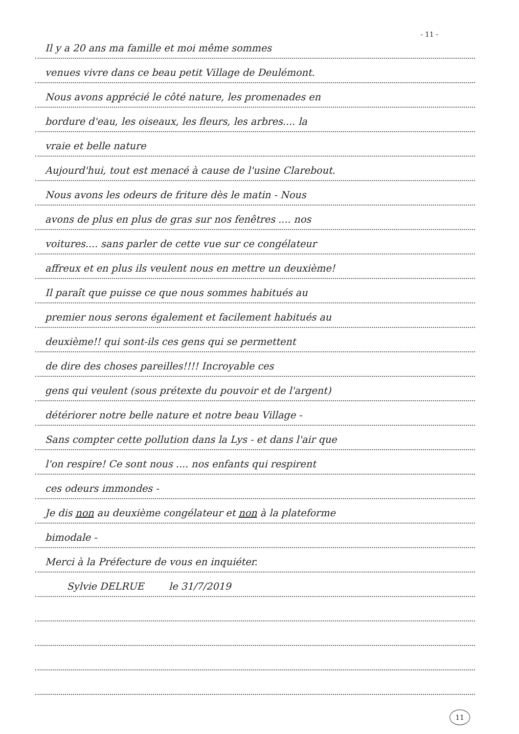- 11 -
Il y a 20 ans ma famille et moi même sommes
venues vivre dans ce beau petit Village de Deulémont.
Nous avons apprécié le côté nature, les promenades en
bordure d'eau, les oiseaux, les fleurs, les arbres.... la
vraie et belle nature
Aujourd'hui, tout est menacé à cause de l'usine Clarebout.
Nous avons les odeurs de friture dès le matin - Nous
avons de plus en plus de gras sur nos fenêtres .... nos
voitures.... sans parler de cette vue sur ce congélateur
affreux et en plus ils veulent nous en mettre un deuxième!
Il paraît que puisse ce que nous sommes habitués au
premier nous serons également et facilement habitués au
deuxième!! qui sont-ils ces gens qui se permettent
de dire des choses pareilles!!!! Incroyable ces
gens qui veulent (sous prétexte du pouvoir et de l'argent)
détériorer notre belle nature et notre beau Village -
Sans compter cette pollution dans la Lys - et dans l'air que
l'on respire! Ce sont nous .... nos enfants qui respirent
ces odeurs immondes -
Je dis non au deuxième congélateur et non à la plateforme
bimodale -
Merci à la Préfecture de vous en inquiéter.
Sylvie DELRUE le 31/7/2019
11